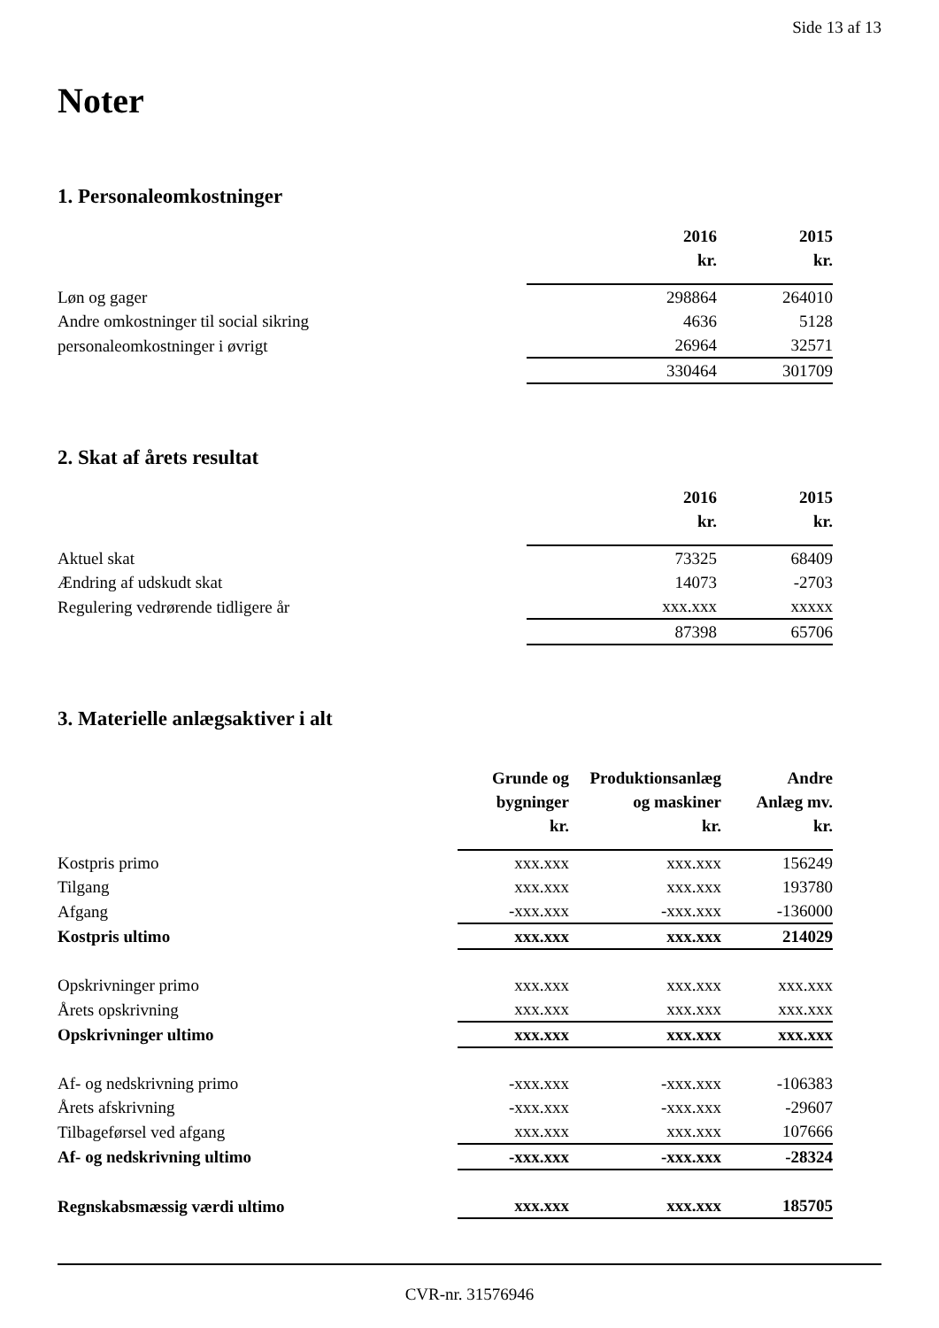Side 13 af 13
Noter
1. Personaleomkostninger
| | 2016 | 2015 |
| | kr. | kr. |
| Løn og gager | 298864 | 264010 |
| Andre omkostninger til social sikring | 4636 | 5128 |
| personaleomkostninger i øvrigt | 26964 | 32571 |
| | 330464 | 301709 |
2. Skat af årets resultat
| | 2016 | 2015 |
| | kr. | kr. |
| Aktuel skat | 73325 | 68409 |
| Ændring af udskudt skat | 14073 | -2703 |
| Regulering vedrørende tidligere år | xxx.xxx | xxxxx |
| | 87398 | 65706 |
3. Materielle anlægsaktiver i alt
| | Grunde og | Produktionsanlæg | Andre |
| | bygninger | og maskiner | Anlæg mv. |
| | kr. | kr. | kr. |
| Kostpris primo | xxx.xxx | xxx.xxx | 156249 |
| Tilgang | xxx.xxx | xxx.xxx | 193780 |
| Afgang | -xxx.xxx | -xxx.xxx | -136000 |
| Kostpris ultimo | xxx.xxx | xxx.xxx | 214029 |
| Opskrivninger primo | xxx.xxx | xxx.xxx | xxx.xxx |
| Årets opskrivning | xxx.xxx | xxx.xxx | xxx.xxx |
| Opskrivninger ultimo | xxx.xxx | xxx.xxx | xxx.xxx |
| Af- og nedskrivning primo | -xxx.xxx | -xxx.xxx | -106383 |
| Årets afskrivning | -xxx.xxx | -xxx.xxx | -29607 |
| Tilbageførsel ved afgang | xxx.xxx | xxx.xxx | 107666 |
| Af- og nedskrivning ultimo | -xxx.xxx | -xxx.xxx | -28324 |
| Regnskabsmæssig værdi ultimo | xxx.xxx | xxx.xxx | 185705 |
CVR-nr. 31576946